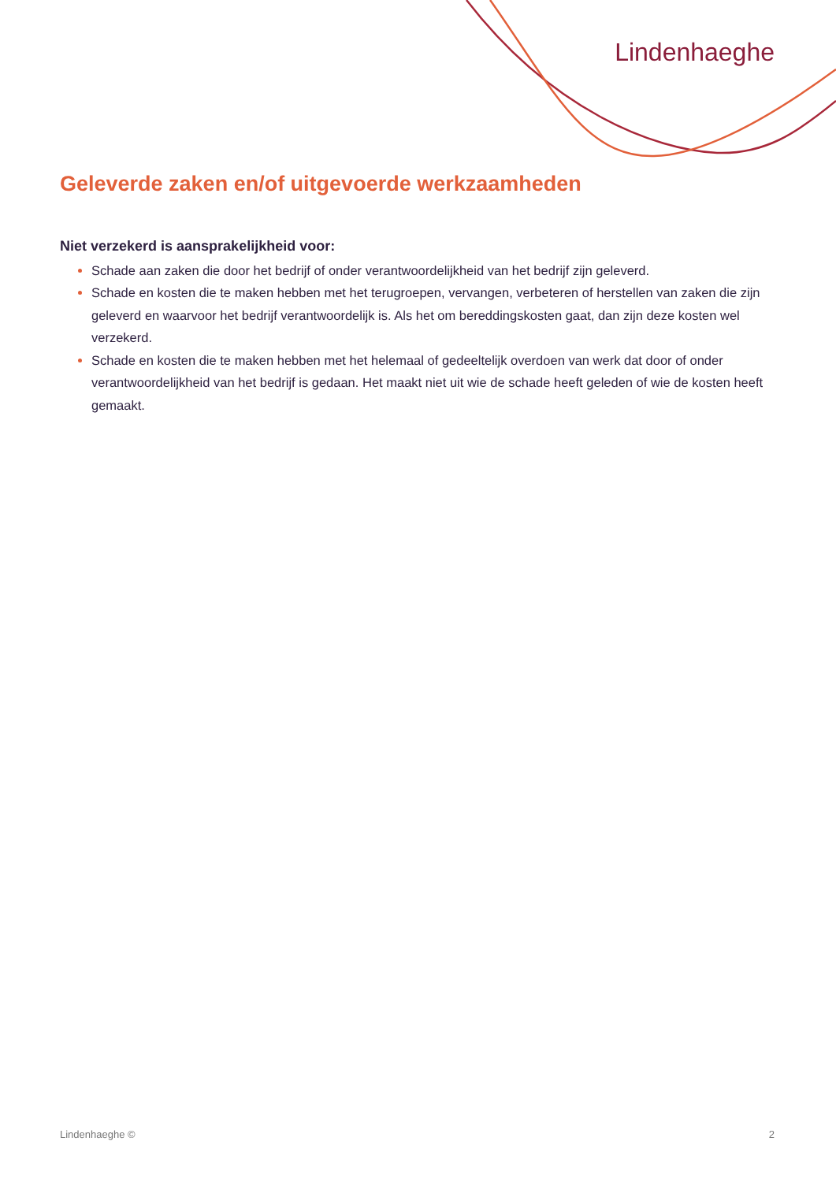Lindenhaeghe
Geleverde zaken en/of uitgevoerde werkzaamheden
Niet verzekerd is aansprakelijkheid voor:
Schade aan zaken die door het bedrijf of onder verantwoordelijkheid van het bedrijf zijn geleverd.
Schade en kosten die te maken hebben met het terugroepen, vervangen, verbeteren of herstellen van zaken die zijn geleverd en waarvoor het bedrijf verantwoordelijk is. Als het om bereddingskosten gaat, dan zijn deze kosten wel verzekerd.
Schade en kosten die te maken hebben met het helemaal of gedeeltelijk overdoen van werk dat door of onder verantwoordelijkheid van het bedrijf is gedaan. Het maakt niet uit wie de schade heeft geleden of wie de kosten heeft gemaakt.
Lindenhaeghe © 2